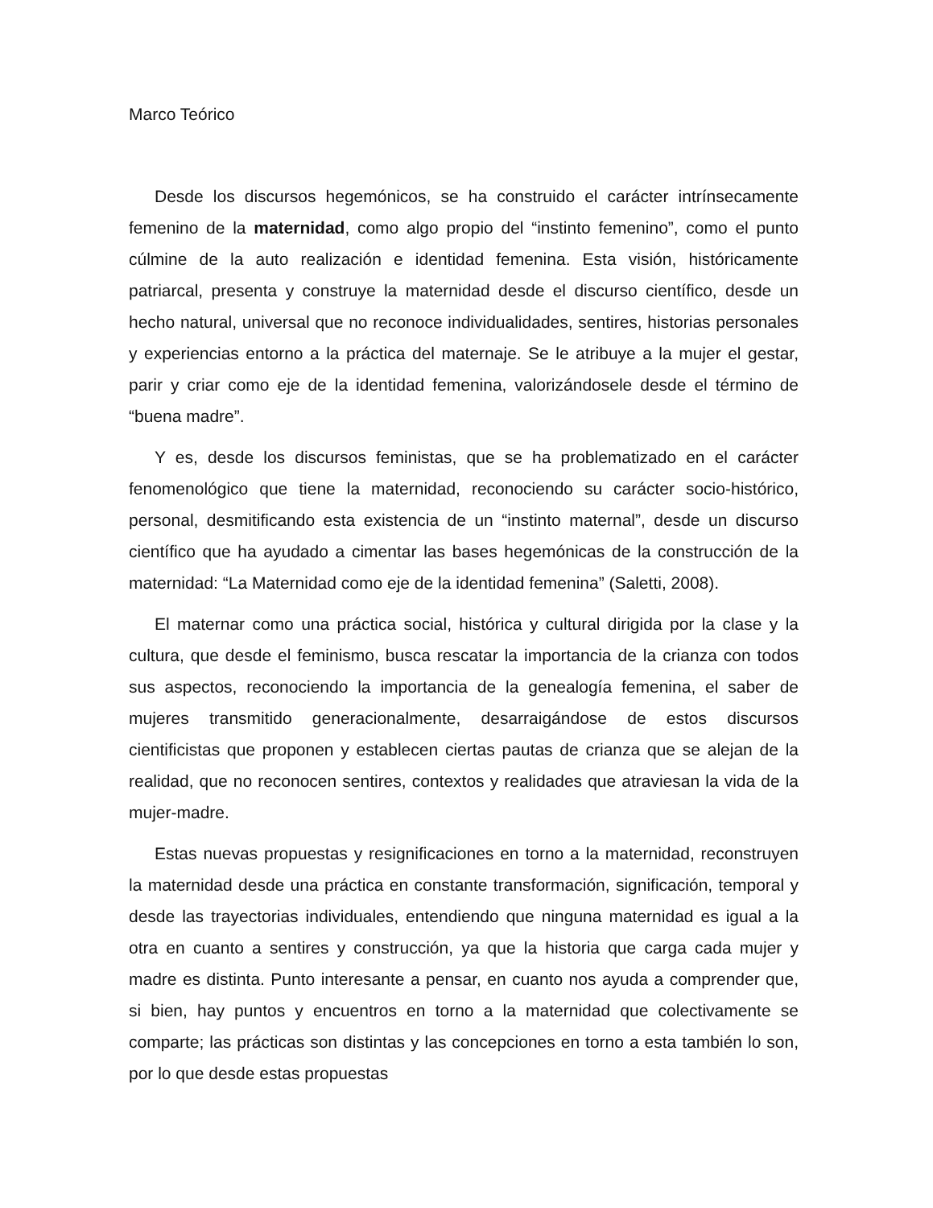Marco Teórico
Desde los discursos hegemónicos, se ha construido el carácter intrínsecamente femenino de la maternidad, como algo propio del “instinto femenino”, como el punto cúlmine de la auto realización e identidad femenina. Esta visión, históricamente patriarcal, presenta y construye la maternidad desde el discurso científico, desde un hecho natural, universal que no reconoce individualidades, sentires, historias personales y experiencias entorno a la práctica del maternaje. Se le atribuye a la mujer el gestar, parir y criar como eje de la identidad femenina, valorizándosele desde el término de “buena madre”.
Y es, desde los discursos feministas, que se ha problematizado en el carácter fenomenológico que tiene la maternidad, reconociendo su carácter socio-histórico, personal, desmitificando esta existencia de un “instinto maternal”, desde un discurso científico que ha ayudado a cimentar las bases hegemónicas de la construcción de la maternidad: “La Maternidad como eje de la identidad femenina” (Saletti, 2008).
El maternar como una práctica social, histórica y cultural dirigida por la clase y la cultura, que desde el feminismo, busca rescatar la importancia de la crianza con todos sus aspectos, reconociendo la importancia de la genealogía femenina, el saber de mujeres transmitido generacionalmente, desarraigándose de estos discursos cientificistas que proponen y establecen ciertas pautas de crianza que se alejan de la realidad, que no reconocen sentires, contextos y realidades que atraviesan la vida de la mujer-madre.
Estas nuevas propuestas y resignificaciones en torno a la maternidad, reconstruyen la maternidad desde una práctica en constante transformación, significación, temporal y desde las trayectorias individuales, entendiendo que ninguna maternidad es igual a la otra en cuanto a sentires y construcción, ya que la historia que carga cada mujer y madre es distinta. Punto interesante a pensar, en cuanto nos ayuda a comprender que, si bien, hay puntos y encuentros en torno a la maternidad que colectivamente se comparte; las prácticas son distintas y las concepciones en torno a esta también lo son, por lo que desde estas propuestas